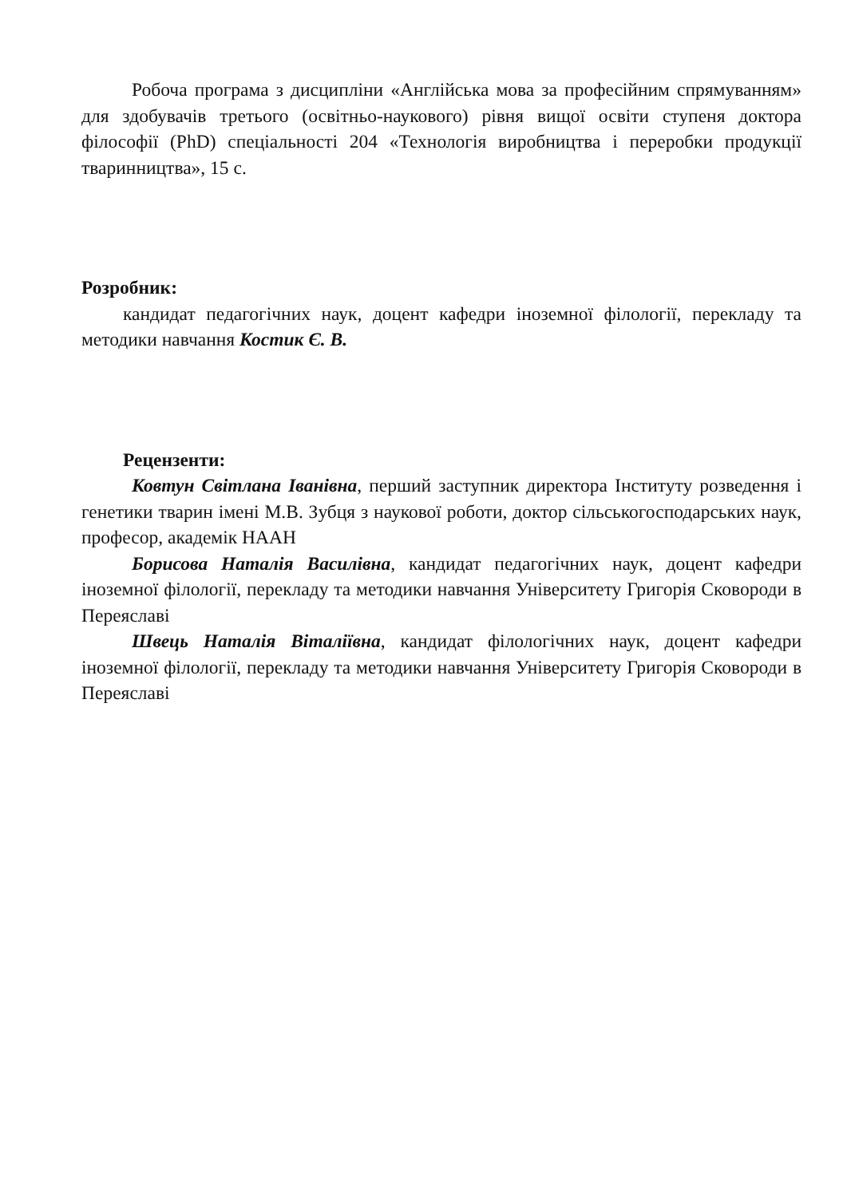Робоча програма з дисципліни «Англійська мова за професійним спрямуванням» для здобувачів третього (освітньо-наукового) рівня вищої освіти ступеня доктора філософії (PhD) спеціальності 204 «Технологія виробництва і переробки продукції тваринництва», 15 с.
Розробник:
кандидат педагогічних наук, доцент кафедри іноземної філології, перекладу та методики навчання Костик Є. В.
Рецензенти:
Ковтун Світлана Іванівна, перший заступник директора Інституту розведення і генетики тварин імені М.В. Зубця з наукової роботи, доктор сільськогосподарських наук, професор, академік НААН
Борисова Наталія Василівна, кандидат педагогічних наук, доцент кафедри іноземної філології, перекладу та методики навчання Університету Григорія Сковороди в Переяславі
Швець Наталія Віталіївна, кандидат філологічних наук, доцент кафедри іноземної філології, перекладу та методики навчання Університету Григорія Сковороди в Переяславі